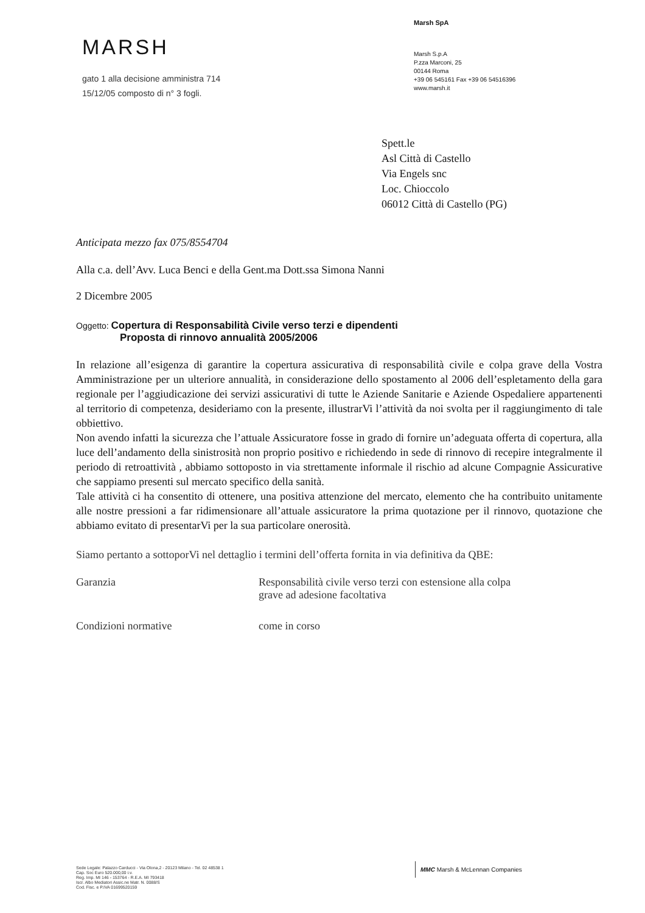MARSH
gato 1 alla decisione amministra 714
15/12/05 composto di n° 3 fogli.
Marsh SpA
Marsh S.p.A
P.zza Marconi, 25
00144 Roma
+39 06 545161 Fax +39 06 54516396
www.marsh.it
Spett.le
Asl Città di Castello
Via Engels snc
Loc. Chioccolo
06012 Città di Castello (PG)
Anticipata mezzo fax 075/8554704
Alla c.a. dell’Avv. Luca Benci e della Gent.ma Dott.ssa Simona Nanni
2 Dicembre 2005
Oggetto: Copertura di Responsabilità Civile verso terzi e dipendenti
Proposta di rinnovo annualità 2005/2006
In relazione all’esigenza di garantire la copertura assicurativa di responsabilità civile e colpa grave della Vostra Amministrazione per un ulteriore annualità, in considerazione dello spostamento al 2006 dell’espletamento della gara regionale per l’aggiudicazione dei servizi assicurativi di tutte le Aziende Sanitarie e Aziende Ospedaliere appartenenti al territorio di competenza, desideriamo con la presente, illustrarVi l’attività da noi svolta per il raggiungimento di tale obbiettivo.
Non avendo infatti la sicurezza che l’attuale Assicuratore fosse in grado di fornire un’adeguata offerta di copertura, alla luce dell’andamento della sinistrosità non proprio positivo e richiedendo in sede di rinnovo di recepire integralmente il periodo di retroattività , abbiamo sottoposto in via strettamente informale il rischio ad alcune Compagnie Assicurative che sappiamo presenti sul mercato specifico della sanità.
Tale attività ci ha consentito di ottenere, una positiva attenzione del mercato, elemento che ha contribuito unitamente alle nostre pressioni a far ridimensionare all’attuale assicuratore la prima quotazione per il rinnovo, quotazione che abbiamo evitato di presentarVi per la sua particolare onerosità.
Siamo pertanto a sottoporVi nel dettaglio i termini dell’offerta fornita in via definitiva da QBE:
Garanzia Responsabilità civile verso terzi con estensione alla colpa
grave ad adesione facoltativa
Condizioni normative come in corso
Sede Legale: Palazzo Carducci - Via Olona,2 - 20123 Milano - Tel. 02 48538 1
Cap. Soc Euro 520.000,00 i.v.
Reg. Imp. MI 146 - 153764 - R.E.A. MI 793418
Iscr. Albo Mediatori Assic.ne Matr. N. 0088/S
Cod. Fisc. e P.IVA 01699520159
MMC Marsh & McLennan Companies